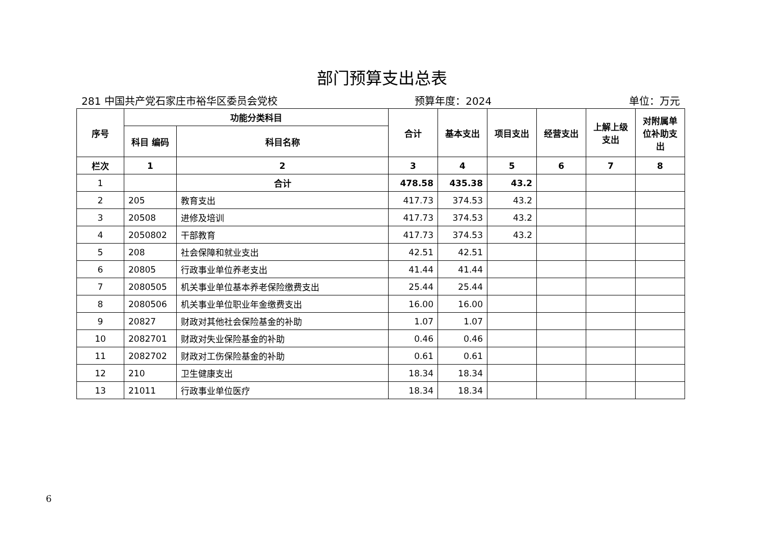部门预算支出总表
281 中国共产党石家庄市裕华区委员会党校 预算年度：2024 单位：万元
| 序号 | 功能分类科目 | | 合计 | 基本支出 | 项目支出 | 经营支出 | 上解上级支出 | 对附属单位补助支出 |
| --- | --- | --- | --- | --- | --- | --- | --- | --- |
| | 科目 编码 | 科目名称 | | | | | | |
| 栏次 | 1 | 2 | 3 | 4 | 5 | 6 | 7 | 8 |
| 1 | | 合计 | 478.58 | 435.38 | 43.2 | | | |
| 2 | 205 | 教育支出 | 417.73 | 374.53 | 43.2 | | | |
| 3 | 20508 | 进修及培训 | 417.73 | 374.53 | 43.2 | | | |
| 4 | 2050802 | 干部教育 | 417.73 | 374.53 | 43.2 | | | |
| 5 | 208 | 社会保障和就业支出 | 42.51 | 42.51 | | | | |
| 6 | 20805 | 行政事业单位养老支出 | 41.44 | 41.44 | | | | |
| 7 | 2080505 | 机关事业单位基本养老保险缴费支出 | 25.44 | 25.44 | | | | |
| 8 | 2080506 | 机关事业单位职业年金缴费支出 | 16.00 | 16.00 | | | | |
| 9 | 20827 | 财政对其他社会保险基金的补助 | 1.07 | 1.07 | | | | |
| 10 | 2082701 | 财政对失业保险基金的补助 | 0.46 | 0.46 | | | | |
| 11 | 2082702 | 财政对工伤保险基金的补助 | 0.61 | 0.61 | | | | |
| 12 | 210 | 卫生健康支出 | 18.34 | 18.34 | | | | |
| 13 | 21011 | 行政事业单位医疗 | 18.34 | 18.34 | | | | |
6